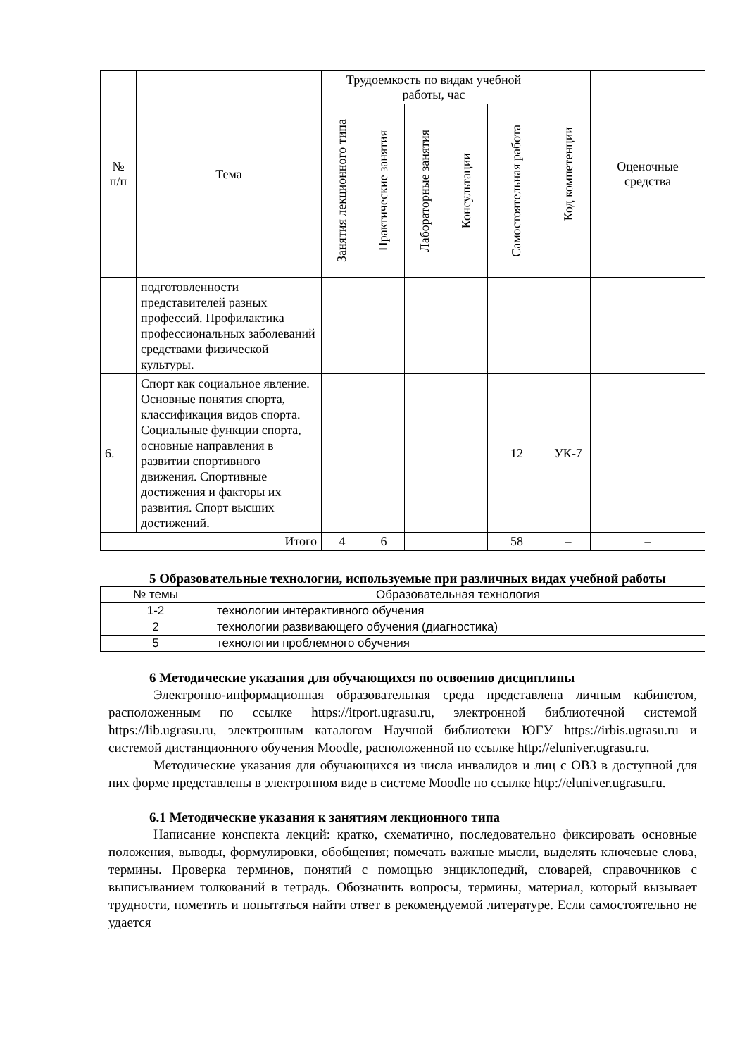| № п/п | Тема | Трудоемкость по видам учебной работы, час | | | | | Код компетенции | Оценочные средства |
| --- | --- | --- | --- | --- | --- | --- | --- | --- |
| | | Занятия лекционного типа | Практические занятия | Лабораторные занятия | Консультации | Самостоятельная работа | | |
| | подготовленности представителей разных профессий. Профилактика профессиональных заболеваний средствами физической культуры. | | | | | | | |
| 6. | Спорт как социальное явление. Основные понятия спорта, классификация видов спорта. Социальные функции спорта, основные направления в развитии спортивного движения. Спортивные достижения и факторы их развития. Спорт высших достижений. | | | | | 12 | УК-7 | |
| Итого | | 4 | 6 | | | 58 | – | – |
5 Образовательные технологии, используемые при различных видах учебной работы
| № темы | Образовательная технология |
| 1-2 | технологии интерактивного обучения |
| 2 | технологии развивающего обучения (диагностика) |
| 5 | технологии проблемного обучения |
6 Методические указания для обучающихся по освоению дисциплины
Электронно-информационная образовательная среда представлена личным кабинетом, расположенным по ссылке https://itport.ugrasu.ru, электронной библиотечной системой https://lib.ugrasu.ru, электронным каталогом Научной библиотеки ЮГУ https://irbis.ugrasu.ru и системой дистанционного обучения Moodle, расположенной по ссылке http://eluniver.ugrasu.ru.
Методические указания для обучающихся из числа инвалидов и лиц с ОВЗ в доступной для них форме представлены в электронном виде в системе Moodle по ссылке http://eluniver.ugrasu.ru.
6.1 Методические указания к занятиям лекционного типа
Написание конспекта лекций: кратко, схематично, последовательно фиксировать основные положения, выводы, формулировки, обобщения; помечать важные мысли, выделять ключевые слова, термины. Проверка терминов, понятий с помощью энциклопедий, словарей, справочников с выписыванием толкований в тетрадь. Обозначить вопросы, термины, материал, который вызывает трудности, пометить и попытаться найти ответ в рекомендуемой литературе. Если самостоятельно не удается